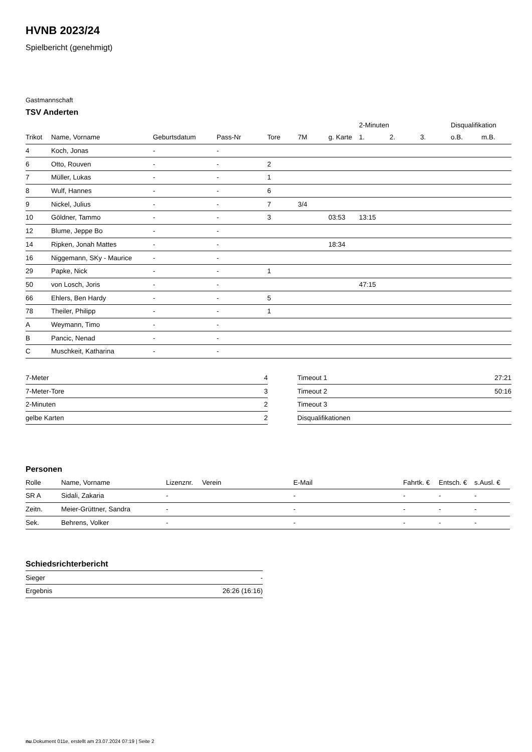HVNB 2023/24
Spielbericht (genehmigt)
Gastmannschaft
TSV Anderten
| | | | | | | | 2-Minuten | | | Disqualifikation | |
| --- | --- | --- | --- | --- | --- | --- | --- | --- | --- | --- | --- |
| Trikot | Name, Vorname | Geburtsdatum | Pass-Nr | Tore | 7M | g. Karte | 1. | 2. | 3. | o.B. | m.B. |
| 4 | Koch, Jonas | - | - | | | | | | | | |
| 6 | Otto, Rouven | - | - | 2 | | | | | | | |
| 7 | Müller, Lukas | - | - | 1 | | | | | | | |
| 8 | Wulf, Hannes | - | - | 6 | | | | | | | |
| 9 | Nickel, Julius | - | - | 7 | 3/4 | | | | | | |
| 10 | Göldner, Tammo | - | - | 3 | | 03:53 | 13:15 | | | | |
| 12 | Blume, Jeppe Bo | - | - | | | | | | | | |
| 14 | Ripken, Jonah Mattes | - | - | | | 18:34 | | | | | |
| 16 | Niggemann, SKy - Maurice | - | - | | | | | | | | |
| 29 | Papke, Nick | - | - | 1 | | | | | | | |
| 50 | von Losch, Joris | - | - | | | | 47:15 | | | | |
| 66 | Ehlers, Ben Hardy | - | - | 5 | | | | | | | |
| 78 | Theiler, Philipp | - | - | 1 | | | | | | | |
| A | Weymann, Timo | - | - | | | | | | | | |
| B | Pancic, Nenad | - | - | | | | | | | | |
| C | Muschkeit, Katharina | - | - | | | | | | | | |
| 7-Meter | 4 |
| 7-Meter-Tore | 3 |
| 2-Minuten | 2 |
| gelbe Karten | 2 |
| Timeout 1 | 27:21 |
| Timeout 2 | 50:16 |
| Timeout 3 | |
| Disqualifikationen | |
Personen
| Rolle | Name, Vorname | Lizenznr. | Verein | E-Mail | Fahrtk. € | Entsch. € | s.Ausl. € |
| --- | --- | --- | --- | --- | --- | --- | --- |
| SR A | Sidali, Zakaria | - | | - | - | - | - |
| Zeitn. | Meier-Grüttner, Sandra | - | | - | - | - | - |
| Sek. | Behrens, Volker | - | | - | - | - | - |
Schiedsrichterbericht
| Sieger | - |
| Ergebnis | 26:26 (16:16) |
nu.Dokument 011e, erstellt am 23.07.2024 07:19 | Seite 2